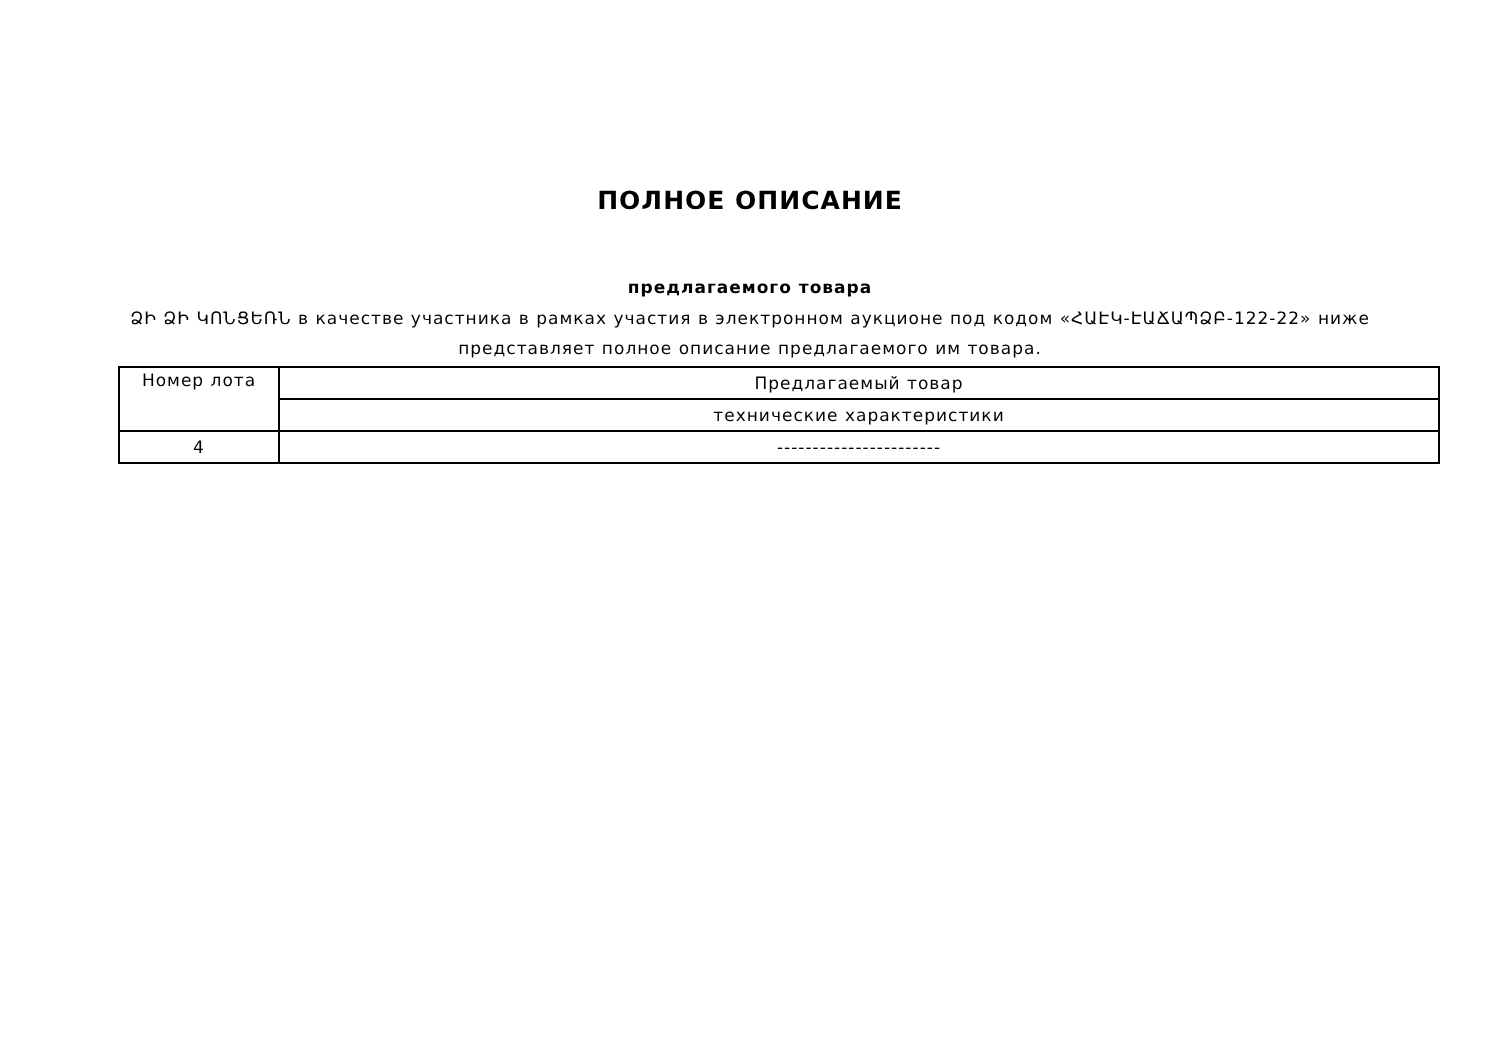ПОЛНОЕ ОПИСАНИЕ
предлагаемого товара
ՁԻ ՁԻ ԿՈՆՑԵՌՆ в качестве участника в рамках участия в электронном аукционе под кодом «ՀԱԷԿ-ԷԱՃԱՊՁԲ-122-22» ниже представляет полное описание предлагаемого им товара.
| Номер лота | Предлагаемый товар |
| --- | --- |
| | технические характеристики |
| 4 | ----------------------- |